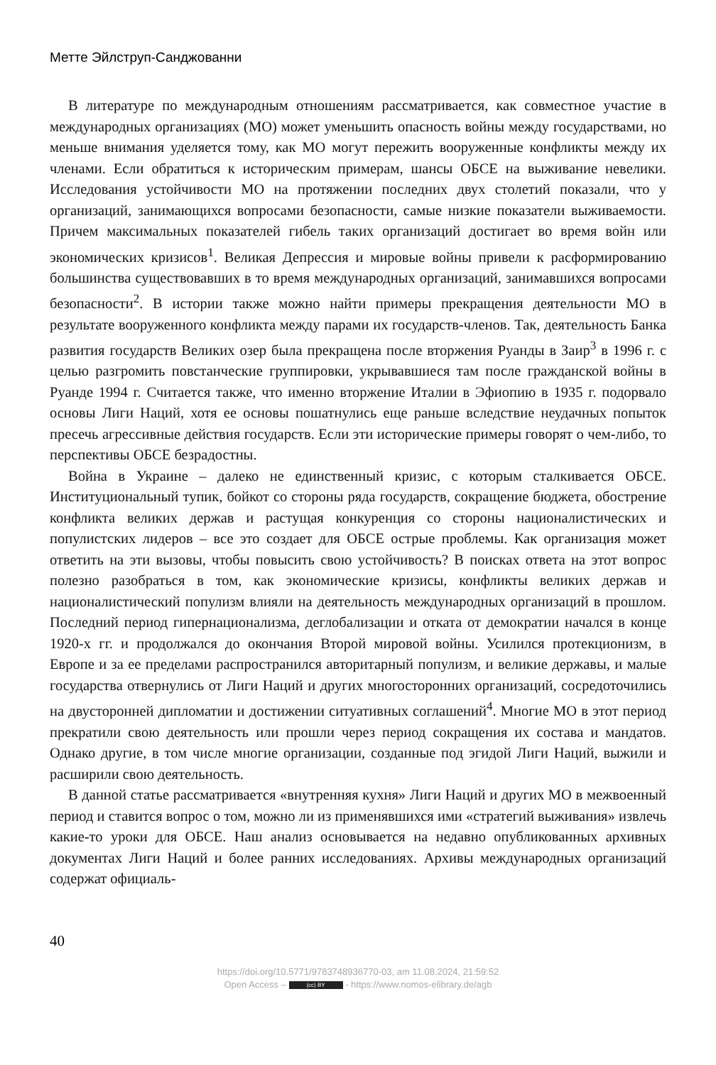Метте Эйлструп-Санджованни
В литературе по международным отношениям рассматривается, как совместное участие в международных организациях (МО) может уменьшить опасность войны между государствами, но меньше внимания уделяется тому, как МО могут пережить вооруженные конфликты между их членами. Если обратиться к историческим примерам, шансы ОБСЕ на выживание невелики. Исследования устойчивости МО на протяжении последних двух столетий показали, что у организаций, занимающихся вопросами безопасности, самые низкие показатели выживаемости. Причем максимальных показателей гибель таких организаций достигает во время войн или экономических кризисов<sup>1</sup>. Великая Депрессия и мировые войны привели к расформированию большинства существовавших в то время международных организаций, занимавшихся вопросами безопасности<sup>2</sup>. В истории также можно найти примеры прекращения деятельности МО в результате вооруженного конфликта между парами их государств-членов. Так, деятельность Банка развития государств Великих озер была прекращена после вторжения Руанды в Заир<sup>3</sup> в 1996 г. с целью разгромить повстанческие группировки, укрывавшиеся там после гражданской войны в Руанде 1994 г. Считается также, что именно вторжение Италии в Эфиопию в 1935 г. подорвало основы Лиги Наций, хотя ее основы пошатнулись еще раньше вследствие неудачных попыток пресечь агрессивные действия государств. Если эти исторические примеры говорят о чем-либо, то перспективы ОБСЕ безрадостны.
Война в Украине – далеко не единственный кризис, с которым сталкивается ОБСЕ. Институциональный тупик, бойкот со стороны ряда государств, сокращение бюджета, обострение конфликта великих держав и растущая конкуренция со стороны националистических и популистских лидеров – все это создает для ОБСЕ острые проблемы. Как организация может ответить на эти вызовы, чтобы повысить свою устойчивость? В поисках ответа на этот вопрос полезно разобраться в том, как экономические кризисы, конфликты великих держав и националистический популизм влияли на деятельность международных организаций в прошлом. Последний период гипернационализма, деглобализации и отката от демократии начался в конце 1920-х гг. и продолжался до окончания Второй мировой войны. Усилился протекционизм, в Европе и за ее пределами распространился авторитарный популизм, и великие державы, и малые государства отвернулись от Лиги Наций и других многосторонних организаций, сосредоточились на двусторонней дипломатии и достижении ситуативных соглашений<sup>4</sup>. Многие МО в этот период прекратили свою деятельность или прошли через период сокращения их состава и мандатов. Однако другие, в том числе многие организации, созданные под эгидой Лиги Наций, выжили и расширили свою деятельность.
В данной статье рассматривается «внутренняя кухня» Лиги Наций и других МО в межвоенный период и ставится вопрос о том, можно ли из применявшихся ими «стратегий выживания» извлечь какие-то уроки для ОБСЕ. Наш анализ основывается на недавно опубликованных архивных документах Лиги Наций и более ранних исследованиях. Архивы международных организаций содержат официаль-
40
https://doi.org/10.5771/9783748936770-03, am 11.08.2024, 21:59:52
Open Access – (cc) BY - https://www.nomos-elibrary.de/agb